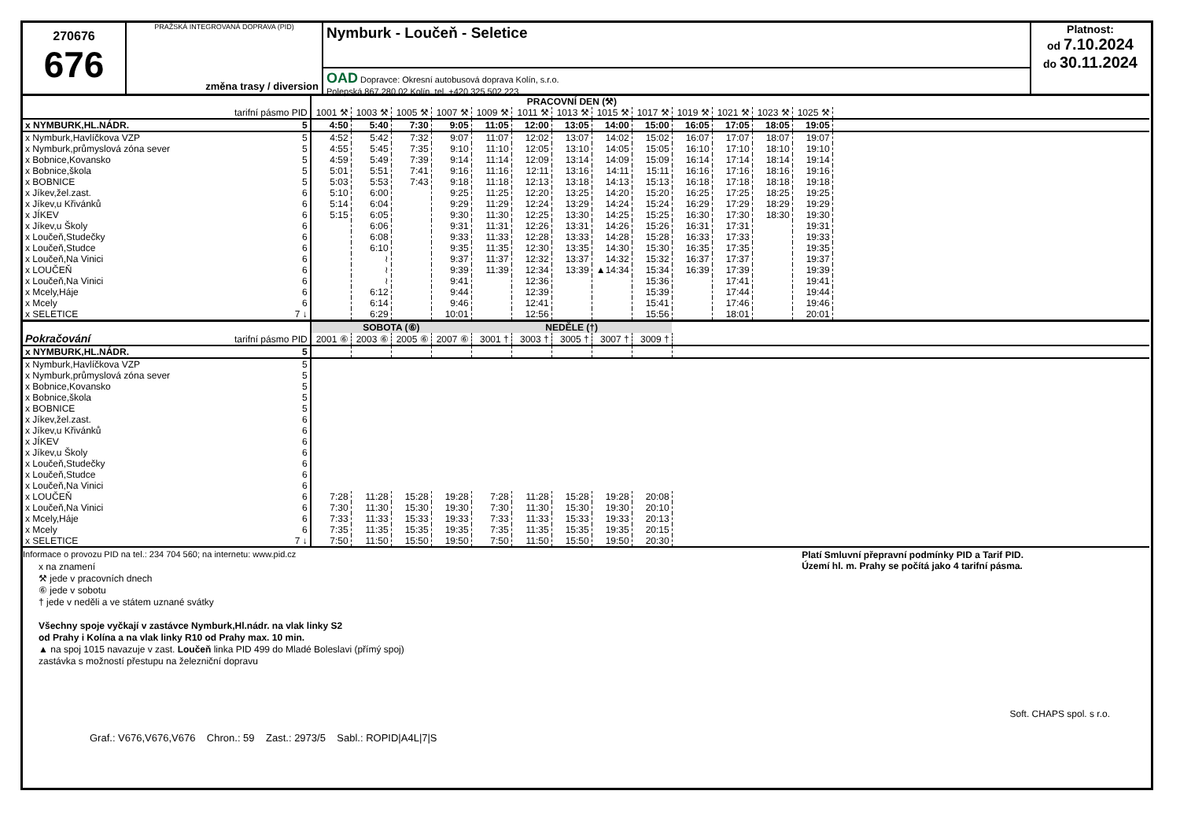270676
676
PRAŽSKÁ INTEGROVANÁ DOPRAVA (PID)
změna trasy / diversion
Nymburk - Loučeň - Seletice
OAD Dopravce: Okresní autobusová doprava Kolín, s.r.o.
Polepská 867,280 02 Kolín, tel. +420 325 502 223
Platnost:
od 7.10.2024
do 30.11.2024
| | | PRACOVNÍ DEN (⚒) | | | | | | | | | | | | | |
| --- | --- | --- | --- | --- | --- | --- | --- | --- | --- | --- | --- | --- | --- | --- | --- |
| | tarifní pásmo PID | 1001 ⚒ | 1003 ⚒ | 1005 ⚒ | 1007 ⚒ | 1009 ⚒ | 1011 ⚒ | 1013 ⚒ | 1015 ⚒ | 1017 ⚒ | 1019 ⚒ | 1021 ⚒ | 1023 ⚒ | 1025 ⚒ | |
| x NYMBURK,HL.NÁDR. | 5 | 4:50 | 5:40 | 7:30 | 9:05 | 11:05 | 12:00 | 13:05 | 14:00 | 15:00 | 16:05 | 17:05 | 18:05 | 19:05 | |
| x Nymburk,Havlíčkova VZP | 5 | 4:52 | 5:42 | 7:32 | 9:07 | 11:07 | 12:02 | 13:07 | 14:02 | 15:02 | 16:07 | 17:07 | 18:07 | 19:07 | |
| x Nymburk,průmyslová zóna sever | 5 | 4:55 | 5:45 | 7:35 | 9:10 | 11:10 | 12:05 | 13:10 | 14:05 | 15:05 | 16:10 | 17:10 | 18:10 | 19:10 | |
| x Bobnice,Kovansko | 5 | 4:59 | 5:49 | 7:39 | 9:14 | 11:14 | 12:09 | 13:14 | 14:09 | 15:09 | 16:14 | 17:14 | 18:14 | 19:14 | |
| x Bobnice,škola | 5 | 5:01 | 5:51 | 7:41 | 9:16 | 11:16 | 12:11 | 13:16 | 14:11 | 15:11 | 16:16 | 17:16 | 18:16 | 19:16 | |
| x BOBNICE | 5 | 5:03 | 5:53 | 7:43 | 9:18 | 11:18 | 12:13 | 13:18 | 14:13 | 15:13 | 16:18 | 17:18 | 18:18 | 19:18 | |
| x Jíkev,žel.zast. | 6 | 5:10 | 6:00 | | 9:25 | 11:25 | 12:20 | 13:25 | 14:20 | 15:20 | 16:25 | 17:25 | 18:25 | 19:25 | |
| x Jíkev,u Křivánků | 6 | 5:14 | 6:04 | | 9:29 | 11:29 | 12:24 | 13:29 | 14:24 | 15:24 | 16:29 | 17:29 | 18:29 | 19:29 | |
| x JÍKEV | 6 | 5:15 | 6:05 | | 9:30 | 11:30 | 12:25 | 13:30 | 14:25 | 15:25 | 16:30 | 17:30 | 18:30 | 19:30 | |
| x Jíkev,u Školy | 6 | | 6:06 | | 9:31 | 11:31 | 12:26 | 13:31 | 14:26 | 15:26 | 16:31 | 17:31 | | 19:31 | |
| x Loučeň,Studečky | 6 | | 6:08 | | 9:33 | 11:33 | 12:28 | 13:33 | 14:28 | 15:28 | 16:33 | 17:33 | | 19:33 | |
| x Loučeň,Studce | 6 | | 6:10 | | 9:35 | 11:35 | 12:30 | 13:35 | 14:30 | 15:30 | 16:35 | 17:35 | | 19:35 | |
| x Loučeň,Na Vinici | 6 | | ≀ | | 9:37 | 11:37 | 12:32 | 13:37 | 14:32 | 15:32 | 16:37 | 17:37 | | 19:37 | |
| x LOUČEŇ | 6 | | ≀ | | 9:39 | 11:39 | 12:34 | 13:39 | ▲14:34 | 15:34 | 16:39 | 17:39 | | 19:39 | |
| x Loučeň,Na Vinici | 6 | | ≀ | | 9:41 | | 12:36 | | | 15:36 | | 17:41 | | 19:41 | |
| x Mcely,Háje | 6 | | 6:12 | | 9:44 | | 12:39 | | | 15:39 | | 17:44 | | 19:44 | |
| x Mcely | 6 | | 6:14 | | 9:46 | | 12:41 | | | 15:41 | | 17:46 | | 19:46 | |
| x SELETICE | 7 ↓ | | 6:29 | | 10:01 | | 12:56 | | | 15:56 | | 18:01 | | 20:01 | |
| | | SOBOTA (⑥) | | | | NEDĚLE (†) | | | | | | | | | |
| Pokračování | tarifní pásmo PID | 2001 ⑥ | 2003 ⑥ | 2005 ⑥ | 2007 ⑥ | 3001 † | 3003 † | 3005 † | 3007 † | 3009 † | | | | | |
| x NYMBURK,HL.NÁDR. | 5 | | | | | | | | | | | | | | |
| x Nymburk,Havlíčkova VZP | 5 | | | | | | | | | | | | | | |
| x Nymburk,průmyslová zóna sever | 5 | | | | | | | | | | | | | | |
| x Bobnice,Kovansko | 5 | | | | | | | | | | | | | | |
| x Bobnice,škola | 5 | | | | | | | | | | | | | | |
| x BOBNICE | 5 | | | | | | | | | | | | | | |
| x Jíkev,žel.zast. | 6 | | | | | | | | | | | | | | |
| x Jíkev,u Křivánků | 6 | | | | | | | | | | | | | | |
| x JÍKEV | 6 | | | | | | | | | | | | | | |
| x Jíkev,u Školy | 6 | | | | | | | | | | | | | | |
| x Loučeň,Studečky | 6 | | | | | | | | | | | | | | |
| x Loučeň,Studce | 6 | | | | | | | | | | | | | | |
| x Loučeň,Na Vinici | 6 | | | | | | | | | | | | | | |
| x LOUČEŇ | 6 | 7:28 | 11:28 | 15:28 | 19:28 | 7:28 | 11:28 | 15:28 | 19:28 | 20:08 | | | | | |
| x Loučeň,Na Vinici | 6 | 7:30 | 11:30 | 15:30 | 19:30 | 7:30 | 11:30 | 15:30 | 19:30 | 20:10 | | | | | |
| x Mcely,Háje | 6 | 7:33 | 11:33 | 15:33 | 19:33 | 7:33 | 11:33 | 15:33 | 19:33 | 20:13 | | | | | |
| x Mcely | 6 | 7:35 | 11:35 | 15:35 | 19:35 | 7:35 | 11:35 | 15:35 | 19:35 | 20:15 | | | | | |
| x SELETICE | 7 ↓ | 7:50 | 11:50 | 15:50 | 19:50 | 7:50 | 11:50 | 15:50 | 19:50 | 20:30 | | | | | |
Informace o provozu PID na tel.: 234 704 560; na internetu: www.pid.cz
x na znamení
⚒ jede v pracovních dnech
⑥ jede v sobotu
† jede v neděli a ve státem uznané svátky
Všechny spoje vyčkají v zastávce Nymburk,Hl.nádr. na vlak linky S2
od Prahy i Kolína a na vlak linky R10 od Prahy max. 10 min.
▲ na spoj 1015 navazuje v zast. Loučeň linka PID 499 do Mladé Boleslavi (přímý spoj)
zastávka s možností přestupu na železniční dopravu
Platí Smluvní přepravní podmínky PID a Tarif PID.
Území hl. m. Prahy se počítá jako 4 tarifní pásma.
Soft. CHAPS spol. s r.o.
Graf.: V676,V676,V676 Chron.: 59 Zast.: 2973/5 Sabl.: ROPID|A4L|7|S